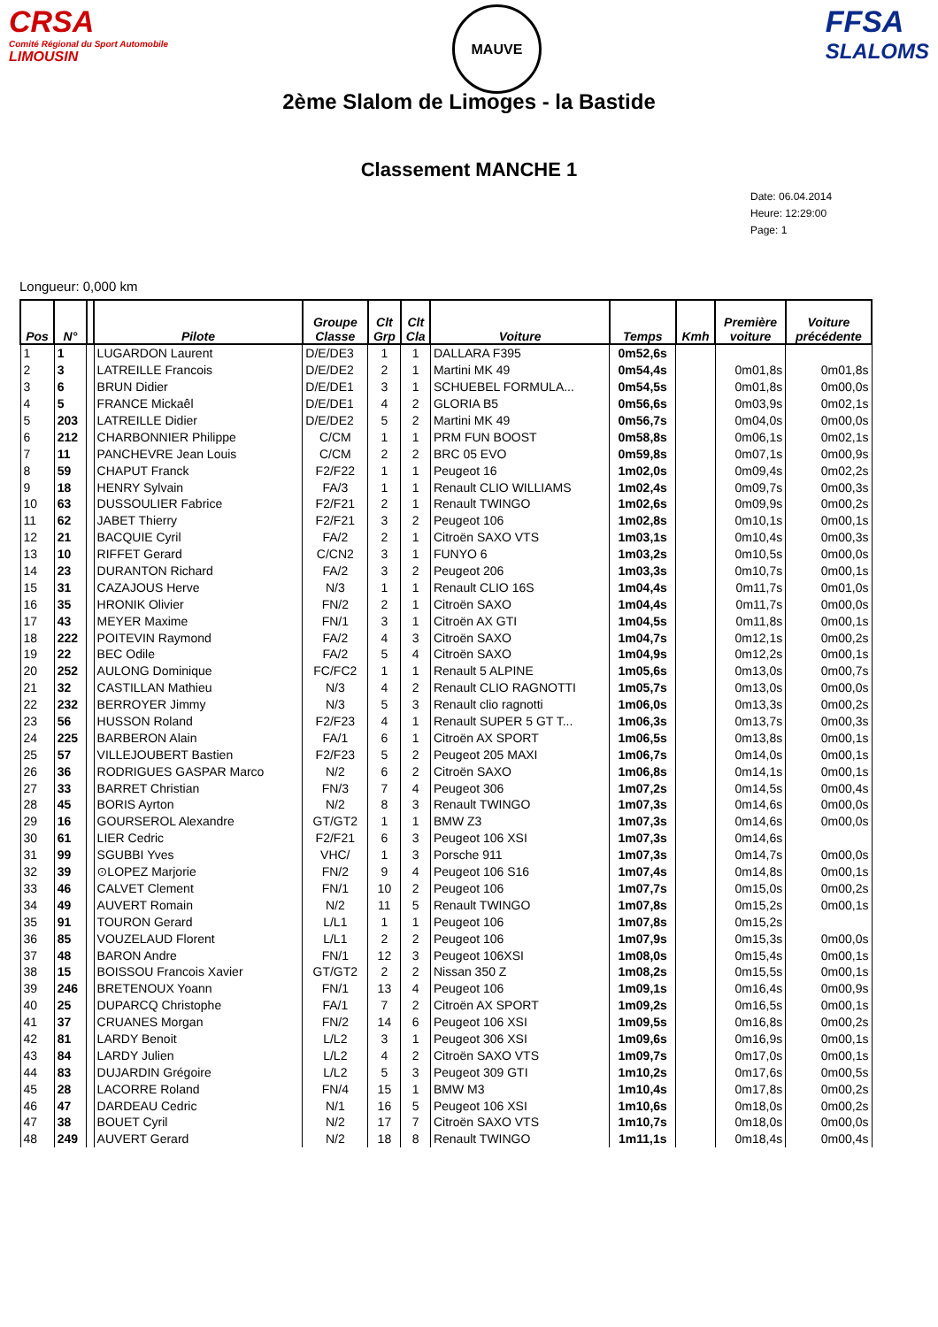CRSA
Comité Régional du Sport Automobile
LIMOUSIN
MAUVE
FFSA
SLALOMS
2ème Slalom de Limoges - la Bastide
Classement MANCHE 1
Date: 06.04.2014
Heure: 12:29:00
Page: 1
Longueur: 0,000 km
| Pos | N° | | Pilote | Groupe Classe | Clt Grp | Clt Cla | Voiture | Temps | Kmh | Première voiture | Voiture précédente |
| --- | --- | --- | --- | --- | --- | --- | --- | --- | --- | --- | --- |
| 1 | 1 | | LUGARDON Laurent | D/E/DE3 | 1 | 1 | DALLARA F395 | 0m52,6s | | | |
| 2 | 3 | | LATREILLE Francois | D/E/DE2 | 2 | 1 | Martini MK 49 | 0m54,4s | | 0m01,8s | 0m01,8s |
| 3 | 6 | | BRUN Didier | D/E/DE1 | 3 | 1 | SCHUEBEL FORMULA... | 0m54,5s | | 0m01,8s | 0m00,0s |
| 4 | 5 | | FRANCE Mickaêl | D/E/DE1 | 4 | 2 | GLORIA B5 | 0m56,6s | | 0m03,9s | 0m02,1s |
| 5 | 203 | | LATREILLE Didier | D/E/DE2 | 5 | 2 | Martini MK 49 | 0m56,7s | | 0m04,0s | 0m00,0s |
| 6 | 212 | | CHARBONNIER Philippe | C/CM | 1 | 1 | PRM FUN BOOST | 0m58,8s | | 0m06,1s | 0m02,1s |
| 7 | 11 | | PANCHEVRE Jean Louis | C/CM | 2 | 2 | BRC 05 EVO | 0m59,8s | | 0m07,1s | 0m00,9s |
| 8 | 59 | | CHAPUT Franck | F2/F22 | 1 | 1 | Peugeot 16 | 1m02,0s | | 0m09,4s | 0m02,2s |
| 9 | 18 | | HENRY Sylvain | FA/3 | 1 | 1 | Renault CLIO WILLIAMS | 1m02,4s | | 0m09,7s | 0m00,3s |
| 10 | 63 | | DUSSOULIER Fabrice | F2/F21 | 2 | 1 | Renault TWINGO | 1m02,6s | | 0m09,9s | 0m00,2s |
| 11 | 62 | | JABET Thierry | F2/F21 | 3 | 2 | Peugeot 106 | 1m02,8s | | 0m10,1s | 0m00,1s |
| 12 | 21 | | BACQUIE Cyril | FA/2 | 2 | 1 | Citroën SAXO VTS | 1m03,1s | | 0m10,4s | 0m00,3s |
| 13 | 10 | | RIFFET Gerard | C/CN2 | 3 | 1 | FUNYO 6 | 1m03,2s | | 0m10,5s | 0m00,0s |
| 14 | 23 | | DURANTON Richard | FA/2 | 3 | 2 | Peugeot 206 | 1m03,3s | | 0m10,7s | 0m00,1s |
| 15 | 31 | | CAZAJOUS Herve | N/3 | 1 | 1 | Renault CLIO 16S | 1m04,4s | | 0m11,7s | 0m01,0s |
| 16 | 35 | | HRONIK Olivier | FN/2 | 2 | 1 | Citroën SAXO | 1m04,4s | | 0m11,7s | 0m00,0s |
| 17 | 43 | | MEYER Maxime | FN/1 | 3 | 1 | Citroën AX GTI | 1m04,5s | | 0m11,8s | 0m00,1s |
| 18 | 222 | | POITEVIN Raymond | FA/2 | 4 | 3 | Citroën SAXO | 1m04,7s | | 0m12,1s | 0m00,2s |
| 19 | 22 | | BEC Odile | FA/2 | 5 | 4 | Citroën SAXO | 1m04,9s | | 0m12,2s | 0m00,1s |
| 20 | 252 | | AULONG Dominique | FC/FC2 | 1 | 1 | Renault 5 ALPINE | 1m05,6s | | 0m13,0s | 0m00,7s |
| 21 | 32 | | CASTILLAN Mathieu | N/3 | 4 | 2 | Renault CLIO RAGNOTTI | 1m05,7s | | 0m13,0s | 0m00,0s |
| 22 | 232 | | BERROYER Jimmy | N/3 | 5 | 3 | Renault clio ragnotti | 1m06,0s | | 0m13,3s | 0m00,2s |
| 23 | 56 | | HUSSON Roland | F2/F23 | 4 | 1 | Renault SUPER 5 GT T... | 1m06,3s | | 0m13,7s | 0m00,3s |
| 24 | 225 | | BARBERON Alain | FA/1 | 6 | 1 | Citroën AX SPORT | 1m06,5s | | 0m13,8s | 0m00,1s |
| 25 | 57 | | VILLEJOUBERT Bastien | F2/F23 | 5 | 2 | Peugeot 205 MAXI | 1m06,7s | | 0m14,0s | 0m00,1s |
| 26 | 36 | | RODRIGUES GASPAR Marco | N/2 | 6 | 2 | Citroën SAXO | 1m06,8s | | 0m14,1s | 0m00,1s |
| 27 | 33 | | BARRET Christian | FN/3 | 7 | 4 | Peugeot 306 | 1m07,2s | | 0m14,5s | 0m00,4s |
| 28 | 45 | | BORIS Ayrton | N/2 | 8 | 3 | Renault TWINGO | 1m07,3s | | 0m14,6s | 0m00,0s |
| 29 | 16 | | GOURSEROL Alexandre | GT/GT2 | 1 | 1 | BMW Z3 | 1m07,3s | | 0m14,6s | 0m00,0s |
| 30 | 61 | | LIER Cedric | F2/F21 | 6 | 3 | Peugeot 106 XSI | 1m07,3s | | 0m14,6s | |
| 31 | 99 | | SGUBBI Yves | VHC/ | 1 | 3 | Porsche 911 | 1m07,3s | | 0m14,7s | 0m00,0s |
| 32 | 39 | | ⊙LOPEZ Marjorie | FN/2 | 9 | 4 | Peugeot 106 S16 | 1m07,4s | | 0m14,8s | 0m00,1s |
| 33 | 46 | | CALVET Clement | FN/1 | 10 | 2 | Peugeot 106 | 1m07,7s | | 0m15,0s | 0m00,2s |
| 34 | 49 | | AUVERT Romain | N/2 | 11 | 5 | Renault TWINGO | 1m07,8s | | 0m15,2s | 0m00,1s |
| 35 | 91 | | TOURON Gerard | L/L1 | 1 | 1 | Peugeot 106 | 1m07,8s | | 0m15,2s | |
| 36 | 85 | | VOUZELAUD Florent | L/L1 | 2 | 2 | Peugeot 106 | 1m07,9s | | 0m15,3s | 0m00,0s |
| 37 | 48 | | BARON Andre | FN/1 | 12 | 3 | Peugeot 106XSI | 1m08,0s | | 0m15,4s | 0m00,1s |
| 38 | 15 | | BOISSOU Francois Xavier | GT/GT2 | 2 | 2 | Nissan 350 Z | 1m08,2s | | 0m15,5s | 0m00,1s |
| 39 | 246 | | BRETENOUX Yoann | FN/1 | 13 | 4 | Peugeot 106 | 1m09,1s | | 0m16,4s | 0m00,9s |
| 40 | 25 | | DUPARCQ Christophe | FA/1 | 7 | 2 | Citroën AX SPORT | 1m09,2s | | 0m16,5s | 0m00,1s |
| 41 | 37 | | CRUANES Morgan | FN/2 | 14 | 6 | Peugeot 106 XSI | 1m09,5s | | 0m16,8s | 0m00,2s |
| 42 | 81 | | LARDY Benoit | L/L2 | 3 | 1 | Peugeot 306 XSI | 1m09,6s | | 0m16,9s | 0m00,1s |
| 43 | 84 | | LARDY Julien | L/L2 | 4 | 2 | Citroën SAXO VTS | 1m09,7s | | 0m17,0s | 0m00,1s |
| 44 | 83 | | DUJARDIN Grégoire | L/L2 | 5 | 3 | Peugeot 309 GTI | 1m10,2s | | 0m17,6s | 0m00,5s |
| 45 | 28 | | LACORRE Roland | FN/4 | 15 | 1 | BMW M3 | 1m10,4s | | 0m17,8s | 0m00,2s |
| 46 | 47 | | DARDEAU Cedric | N/1 | 16 | 5 | Peugeot 106 XSI | 1m10,6s | | 0m18,0s | 0m00,2s |
| 47 | 38 | | BOUET Cyril | N/2 | 17 | 7 | Citroën SAXO VTS | 1m10,7s | | 0m18,0s | 0m00,0s |
| 48 | 249 | | AUVERT Gerard | N/2 | 18 | 8 | Renault TWINGO | 1m11,1s | | 0m18,4s | 0m00,4s |